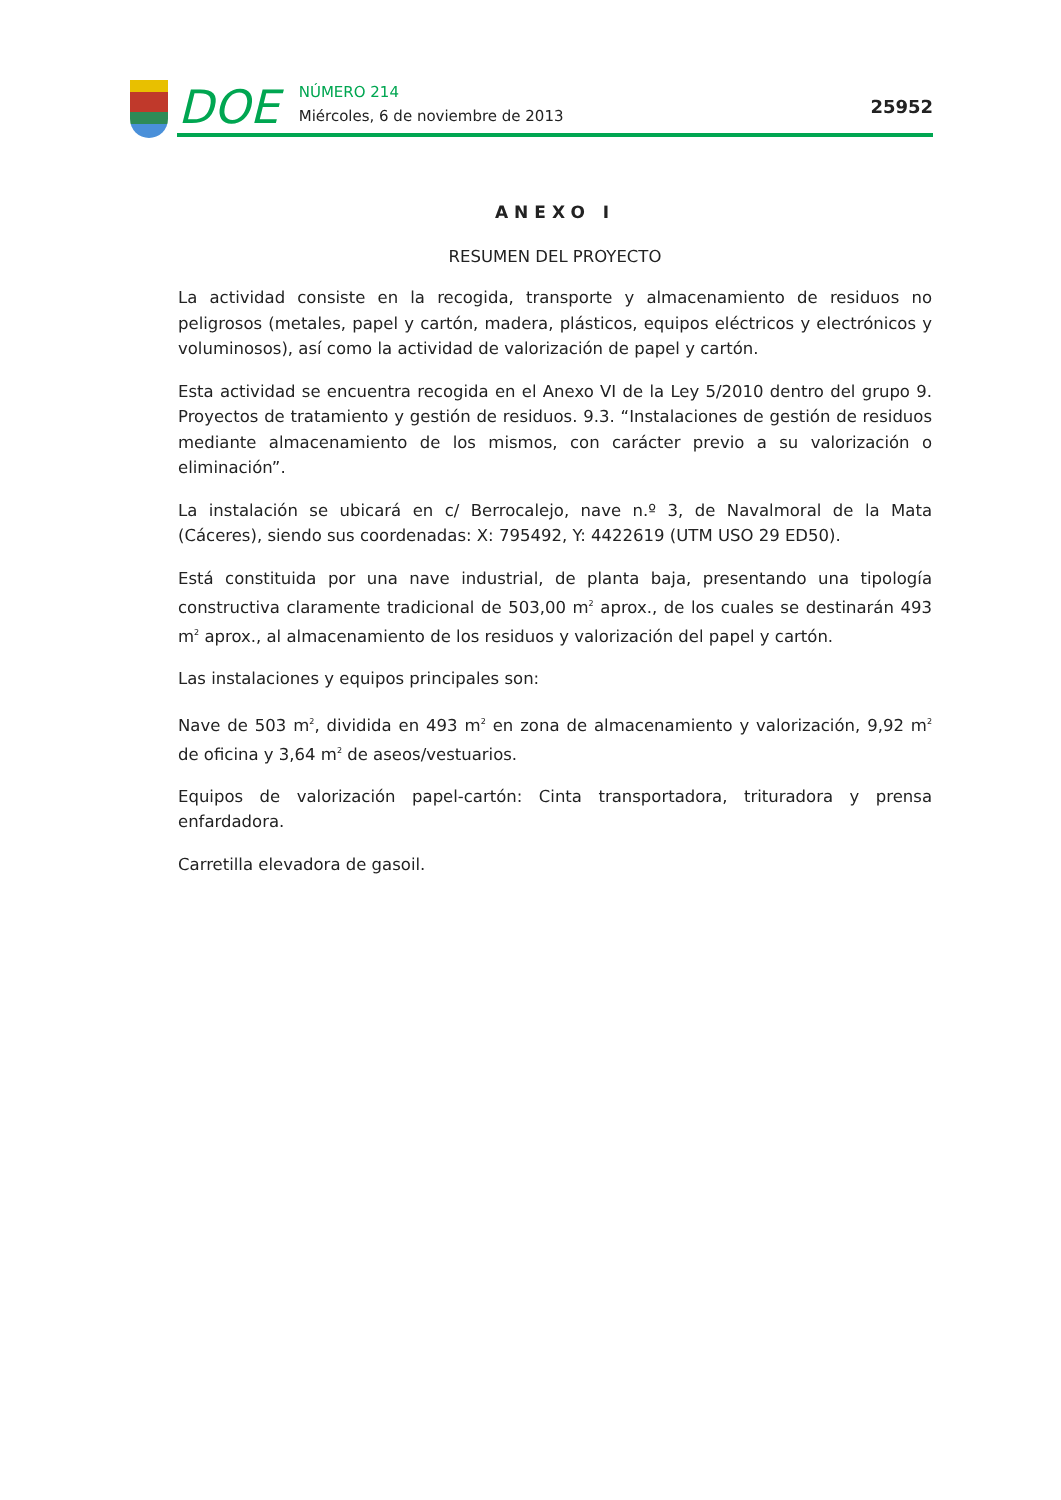DOE
NÚMERO 214
Miércoles, 6 de noviembre de 2013
25952
ANEXO I
RESUMEN DEL PROYECTO
La actividad consiste en la recogida, transporte y almacenamiento de residuos no peligrosos (metales, papel y cartón, madera, plásticos, equipos eléctricos y electrónicos y voluminosos), así como la actividad de valorización de papel y cartón.
Esta actividad se encuentra recogida en el Anexo VI de la Ley 5/2010 dentro del grupo 9. Proyectos de tratamiento y gestión de residuos. 9.3. “Instalaciones de gestión de residuos mediante almacenamiento de los mismos, con carácter previo a su valorización o eliminación”.
La instalación se ubicará en c/ Berrocalejo, nave n.º 3, de Navalmoral de la Mata (Cáceres), siendo sus coordenadas: X: 795492, Y: 4422619 (UTM USO 29 ED50).
Está constituida por una nave industrial, de planta baja, presentando una tipología constructiva claramente tradicional de 503,00 m<sup>2</sup> aprox., de los cuales se destinarán 493 m<sup>2</sup> aprox., al almacenamiento de los residuos y valorización del papel y cartón.
Las instalaciones y equipos principales son:
Nave de 503 m<sup>2</sup>, dividida en 493 m<sup>2</sup> en zona de almacenamiento y valorización, 9,92 m<sup>2</sup> de oficina y 3,64 m<sup>2</sup> de aseos/vestuarios.
Equipos de valorización papel-cartón: Cinta transportadora, trituradora y prensa enfardadora.
Carretilla elevadora de gasoil.